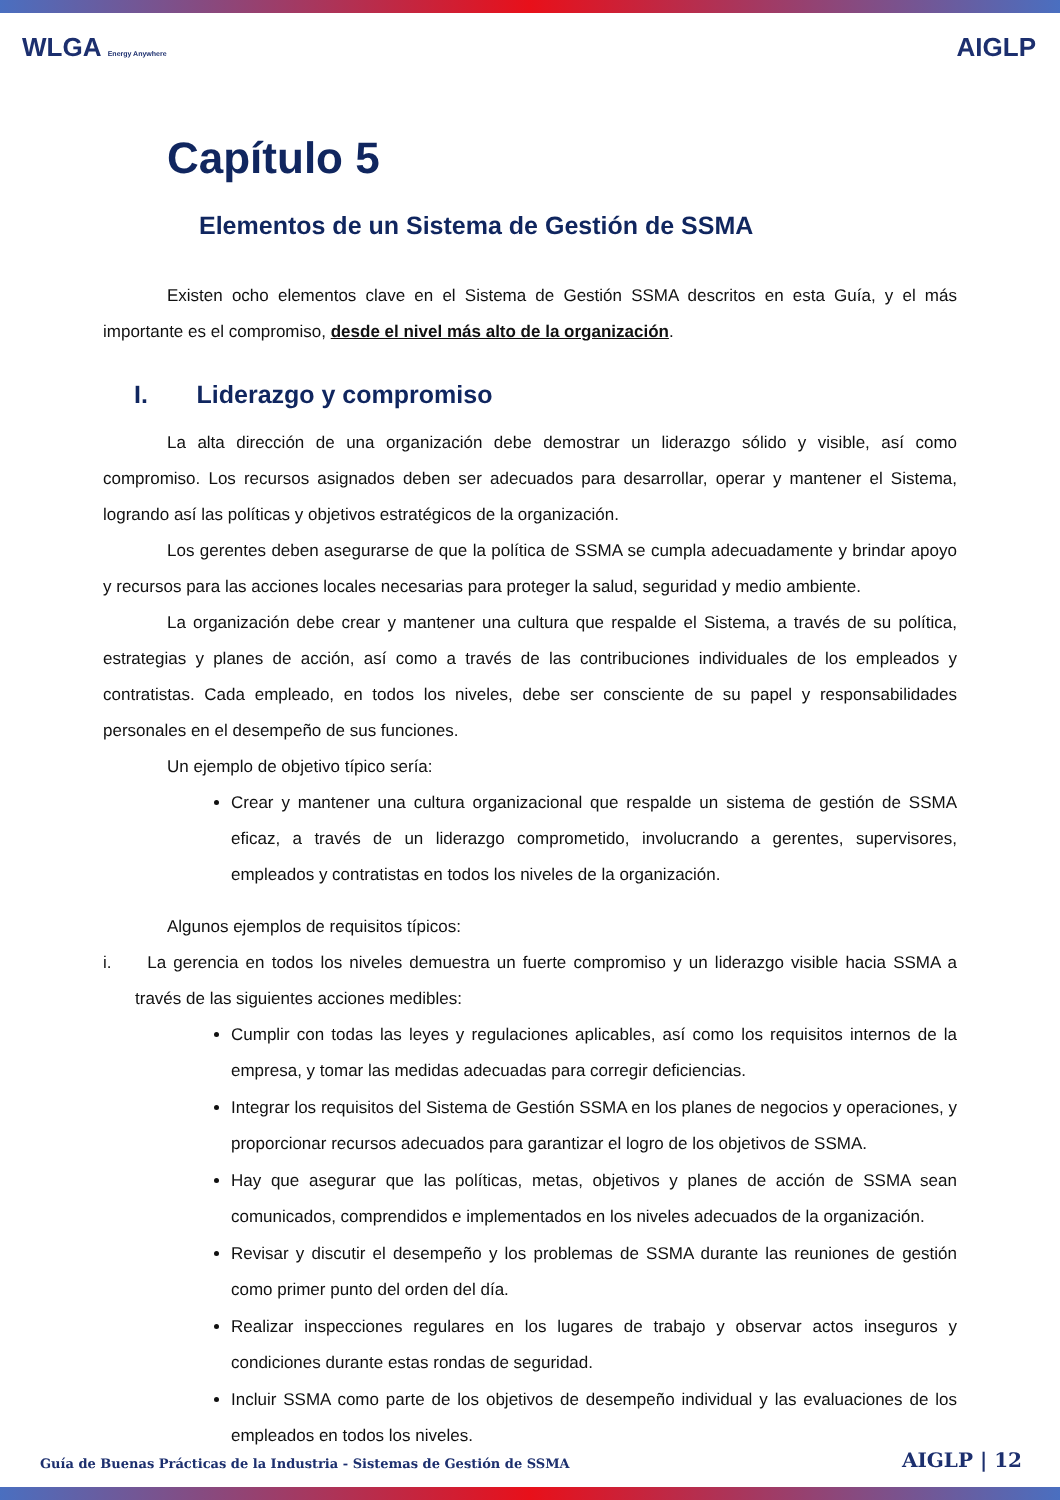WLGA Energy Anywhere AIGLP
Capítulo 5
Elementos de un Sistema de Gestión de SSMA
Existen ocho elementos clave en el Sistema de Gestión SSMA descritos en esta Guía, y el más importante es el compromiso, desde el nivel más alto de la organización.
I. Liderazgo y compromiso
La alta dirección de una organización debe demostrar un liderazgo sólido y visible, así como compromiso. Los recursos asignados deben ser adecuados para desarrollar, operar y mantener el Sistema, logrando así las políticas y objetivos estratégicos de la organización.
Los gerentes deben asegurarse de que la política de SSMA se cumpla adecuadamente y brindar apoyo y recursos para las acciones locales necesarias para proteger la salud, seguridad y medio ambiente.
La organización debe crear y mantener una cultura que respalde el Sistema, a través de su política, estrategias y planes de acción, así como a través de las contribuciones individuales de los empleados y contratistas. Cada empleado, en todos los niveles, debe ser consciente de su papel y responsabilidades personales en el desempeño de sus funciones.
Un ejemplo de objetivo típico sería:
Crear y mantener una cultura organizacional que respalde un sistema de gestión de SSMA eficaz, a través de un liderazgo comprometido, involucrando a gerentes, supervisores, empleados y contratistas en todos los niveles de la organización.
Algunos ejemplos de requisitos típicos:
i. La gerencia en todos los niveles demuestra un fuerte compromiso y un liderazgo visible hacia SSMA a través de las siguientes acciones medibles:
Cumplir con todas las leyes y regulaciones aplicables, así como los requisitos internos de la empresa, y tomar las medidas adecuadas para corregir deficiencias.
Integrar los requisitos del Sistema de Gestión SSMA en los planes de negocios y operaciones, y proporcionar recursos adecuados para garantizar el logro de los objetivos de SSMA.
Hay que asegurar que las políticas, metas, objetivos y planes de acción de SSMA sean comunicados, comprendidos e implementados en los niveles adecuados de la organización.
Revisar y discutir el desempeño y los problemas de SSMA durante las reuniones de gestión como primer punto del orden del día.
Realizar inspecciones regulares en los lugares de trabajo y observar actos inseguros y condiciones durante estas rondas de seguridad.
Incluir SSMA como parte de los objetivos de desempeño individual y las evaluaciones de los empleados en todos los niveles.
Guía de Buenas Prácticas de la Industria - Sistemas de Gestión de SSMA AIGLP | 12